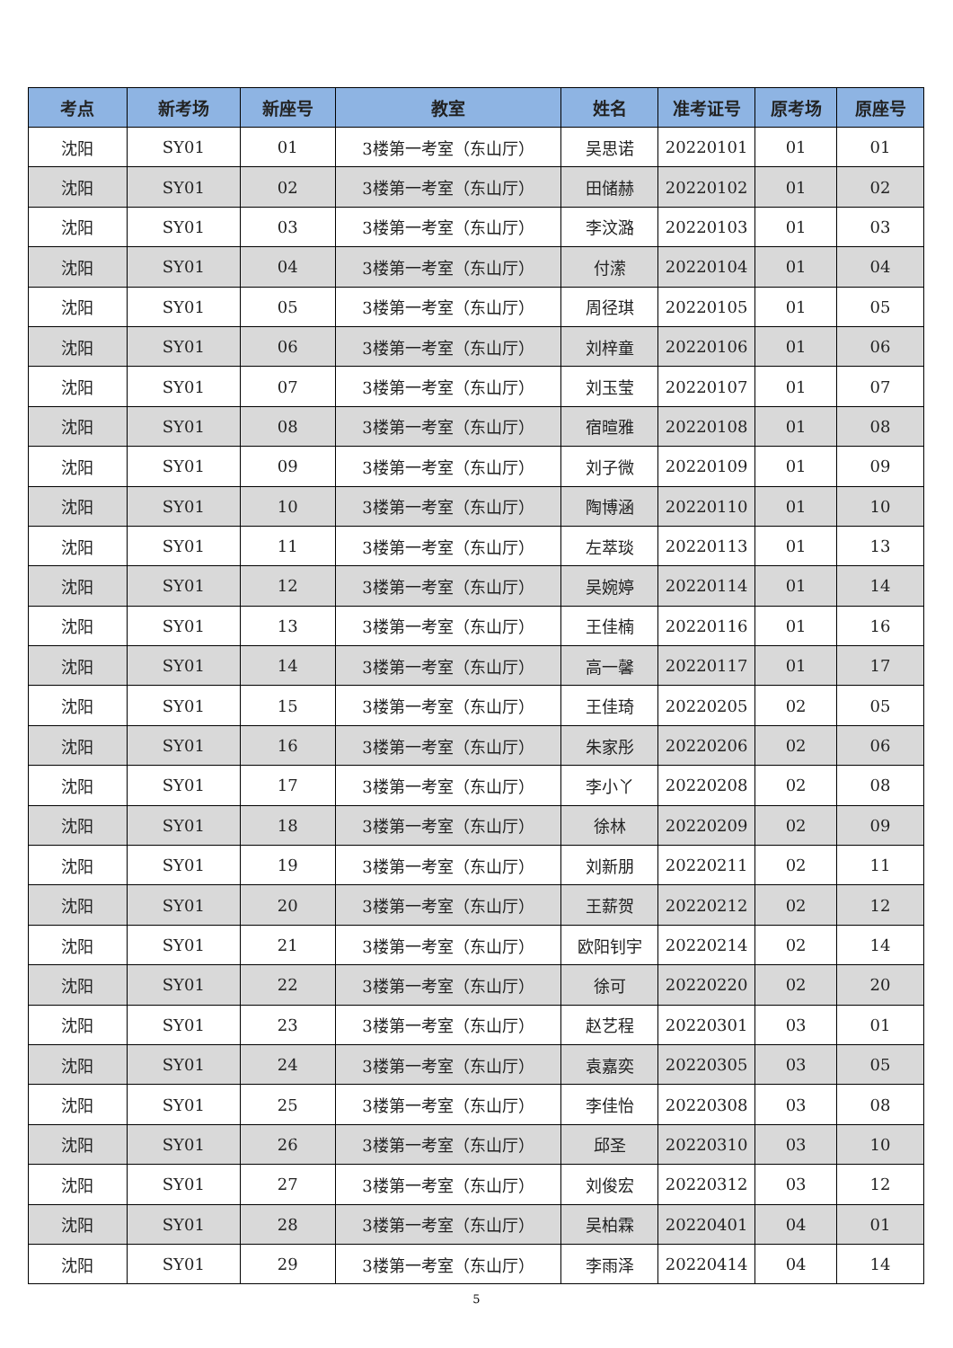| 考点 | 新考场 | 新座号 | 教室 | 姓名 | 准考证号 | 原考场 | 原座号 |
| --- | --- | --- | --- | --- | --- | --- | --- |
| 沈阳 | SY01 | 01 | 3楼第一考室（东山厅） | 吴思诺 | 20220101 | 01 | 01 |
| 沈阳 | SY01 | 02 | 3楼第一考室（东山厅） | 田储赫 | 20220102 | 01 | 02 |
| 沈阳 | SY01 | 03 | 3楼第一考室（东山厅） | 李汶潞 | 20220103 | 01 | 03 |
| 沈阳 | SY01 | 04 | 3楼第一考室（东山厅） | 付潆 | 20220104 | 01 | 04 |
| 沈阳 | SY01 | 05 | 3楼第一考室（东山厅） | 周径琪 | 20220105 | 01 | 05 |
| 沈阳 | SY01 | 06 | 3楼第一考室（东山厅） | 刘梓童 | 20220106 | 01 | 06 |
| 沈阳 | SY01 | 07 | 3楼第一考室（东山厅） | 刘玉莹 | 20220107 | 01 | 07 |
| 沈阳 | SY01 | 08 | 3楼第一考室（东山厅） | 宿暄雅 | 20220108 | 01 | 08 |
| 沈阳 | SY01 | 09 | 3楼第一考室（东山厅） | 刘子微 | 20220109 | 01 | 09 |
| 沈阳 | SY01 | 10 | 3楼第一考室（东山厅） | 陶博涵 | 20220110 | 01 | 10 |
| 沈阳 | SY01 | 11 | 3楼第一考室（东山厅） | 左萃琰 | 20220113 | 01 | 13 |
| 沈阳 | SY01 | 12 | 3楼第一考室（东山厅） | 吴婉婷 | 20220114 | 01 | 14 |
| 沈阳 | SY01 | 13 | 3楼第一考室（东山厅） | 王佳楠 | 20220116 | 01 | 16 |
| 沈阳 | SY01 | 14 | 3楼第一考室（东山厅） | 高一馨 | 20220117 | 01 | 17 |
| 沈阳 | SY01 | 15 | 3楼第一考室（东山厅） | 王佳琦 | 20220205 | 02 | 05 |
| 沈阳 | SY01 | 16 | 3楼第一考室（东山厅） | 朱家彤 | 20220206 | 02 | 06 |
| 沈阳 | SY01 | 17 | 3楼第一考室（东山厅） | 李小丫 | 20220208 | 02 | 08 |
| 沈阳 | SY01 | 18 | 3楼第一考室（东山厅） | 徐林 | 20220209 | 02 | 09 |
| 沈阳 | SY01 | 19 | 3楼第一考室（东山厅） | 刘新朋 | 20220211 | 02 | 11 |
| 沈阳 | SY01 | 20 | 3楼第一考室（东山厅） | 王薪贺 | 20220212 | 02 | 12 |
| 沈阳 | SY01 | 21 | 3楼第一考室（东山厅） | 欧阳钊宇 | 20220214 | 02 | 14 |
| 沈阳 | SY01 | 22 | 3楼第一考室（东山厅） | 徐可 | 20220220 | 02 | 20 |
| 沈阳 | SY01 | 23 | 3楼第一考室（东山厅） | 赵艺程 | 20220301 | 03 | 01 |
| 沈阳 | SY01 | 24 | 3楼第一考室（东山厅） | 袁嘉奕 | 20220305 | 03 | 05 |
| 沈阳 | SY01 | 25 | 3楼第一考室（东山厅） | 李佳怡 | 20220308 | 03 | 08 |
| 沈阳 | SY01 | 26 | 3楼第一考室（东山厅） | 邱圣 | 20220310 | 03 | 10 |
| 沈阳 | SY01 | 27 | 3楼第一考室（东山厅） | 刘俊宏 | 20220312 | 03 | 12 |
| 沈阳 | SY01 | 28 | 3楼第一考室（东山厅） | 吴柏霖 | 20220401 | 04 | 01 |
| 沈阳 | SY01 | 29 | 3楼第一考室（东山厅） | 李雨泽 | 20220414 | 04 | 14 |
5